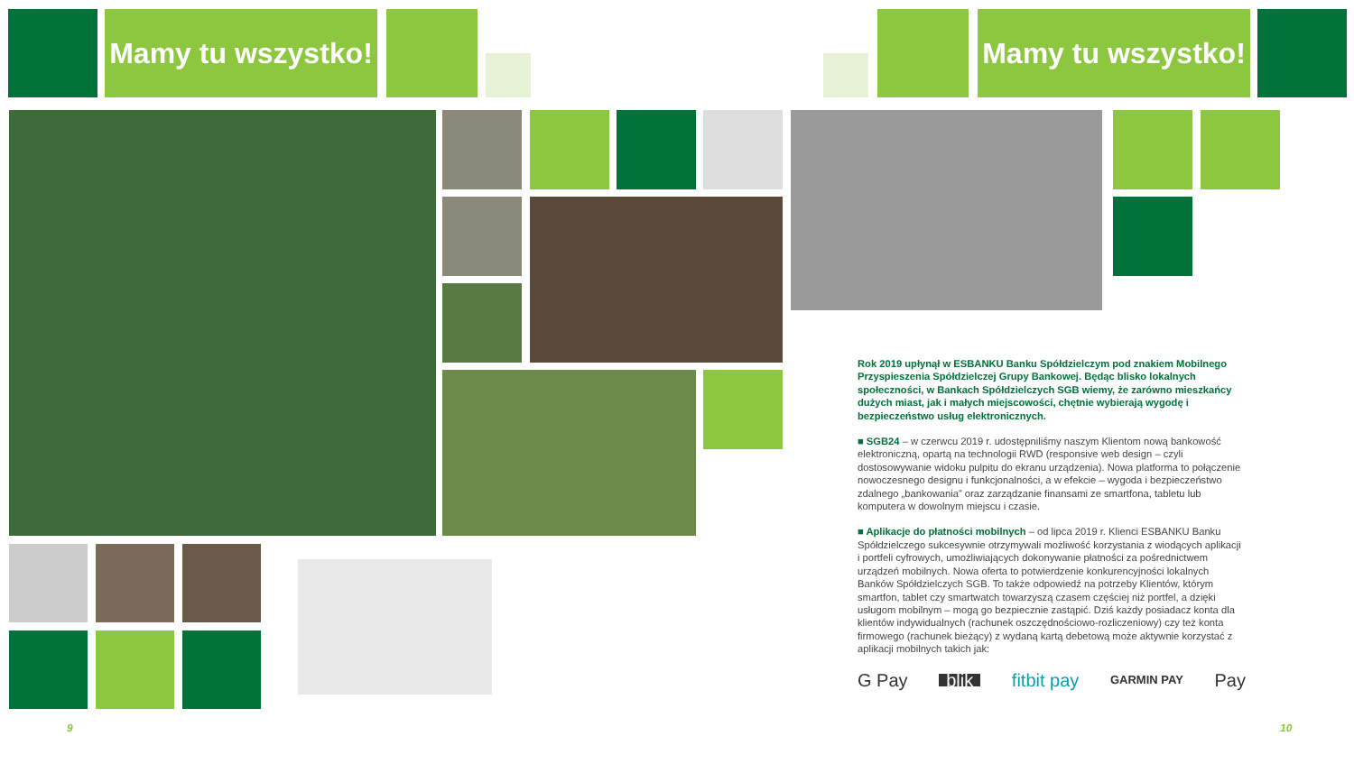Mamy tu wszystko! Mamy tu wszystko!
Rok 2019 upłynął w ESBANKU Banku Spółdzielczym pod znakiem Mobilnego Przyspieszenia Spółdzielczej Grupy Bankowej. Będąc blisko lokalnych społeczności, w Bankach Spółdzielczych SGB wiemy, że zarówno mieszkańcy dużych miast, jak i małych miejscowości, chętnie wybierają wygodę i bezpieczeństwo usług elektronicznych.
■ SGB24 – w czerwcu 2019 r. udostępniliśmy naszym Klientom nową bankowość elektroniczną, opartą na technologii RWD (responsive web design – czyli dostosowywanie widoku pulpitu do ekranu urządzenia). Nowa platforma to połączenie nowoczesnego designu i funkcjonalności, a w efekcie – wygoda i bezpieczeństwo zdalnego „bankowania” oraz zarządzanie finansami ze smartfona, tabletu lub komputera w dowolnym miejscu i czasie.
■ Aplikacje do płatności mobilnych – od lipca 2019 r. Klienci ESBANKU Banku Spółdzielczego sukcesywnie otrzymywali możliwość korzystania z wiodących aplikacji i portfeli cyfrowych, umożliwiających dokonywanie płatności za pośrednictwem urządzeń mobilnych. Nowa oferta to potwierdzenie konkurencyjności lokalnych Banków Spółdzielczych SGB. To także odpowiedź na potrzeby Klientów, którym smartfon, tablet czy smartwatch towarzyszą czasem częściej niż portfel, a dzięki usługom mobilnym – mogą go bezpiecznie zastąpić. Dziś każdy posiadacz konta dla klientów indywidualnych (rachunek oszczędnościowo-rozliczeniowy) czy też konta firmowego (rachunek bieżący) z wydaną kartą debetową może aktywnie korzystać z aplikacji mobilnych takich jak:
G Pay blik fitbit pay GARMIN PAY Pay
9 10